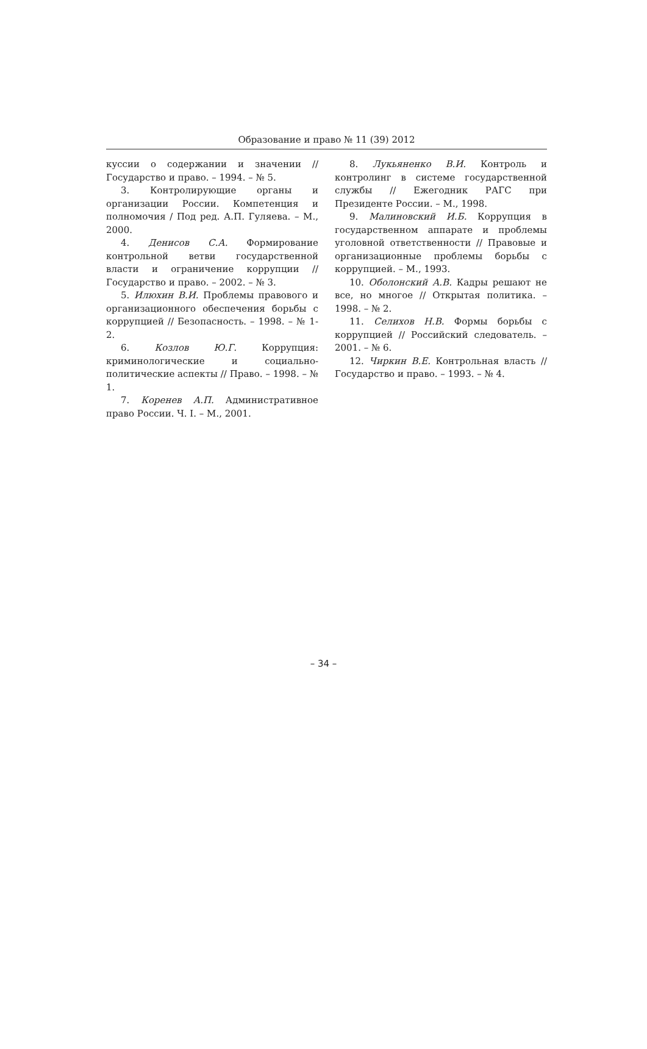Образование и право № 11 (39) 2012
куссии о содержании и значении // Государство и право. – 1994. – № 5.
3. Контролирующие органы и организации России. Компетенция и полномочия / Под ред. А.П. Гуляева. – М., 2000.
4. Денисов С.А. Формирование контрольной ветви государственной власти и ограничение коррупции // Государство и право. – 2002. – № 3.
5. Илюхин В.И. Проблемы правового и организационного обеспечения борьбы с коррупцией // Безопасность. – 1998. – № 1-2.
6. Козлов Ю.Г. Коррупция: криминологические и социально-политические аспекты // Право. – 1998. – № 1.
7. Коренев А.П. Административное право России. Ч. I. – М., 2001.
8. Лукьяненко В.И. Контроль и контролинг в системе государственной службы // Ежегодник РАГС при Президенте России. – М., 1998.
9. Малиновский И.Б. Коррупция в государственном аппарате и проблемы уголовной ответственности // Правовые и организационные проблемы борьбы с коррупцией. – М., 1993.
10. Оболонский А.В. Кадры решают не все, но многое // Открытая политика. – 1998. – № 2.
11. Селихов Н.В. Формы борьбы с коррупцией // Российский следователь. – 2001. – № 6.
12. Чиркин В.Е. Контрольная власть // Государство и право. – 1993. – № 4.
– 34 –